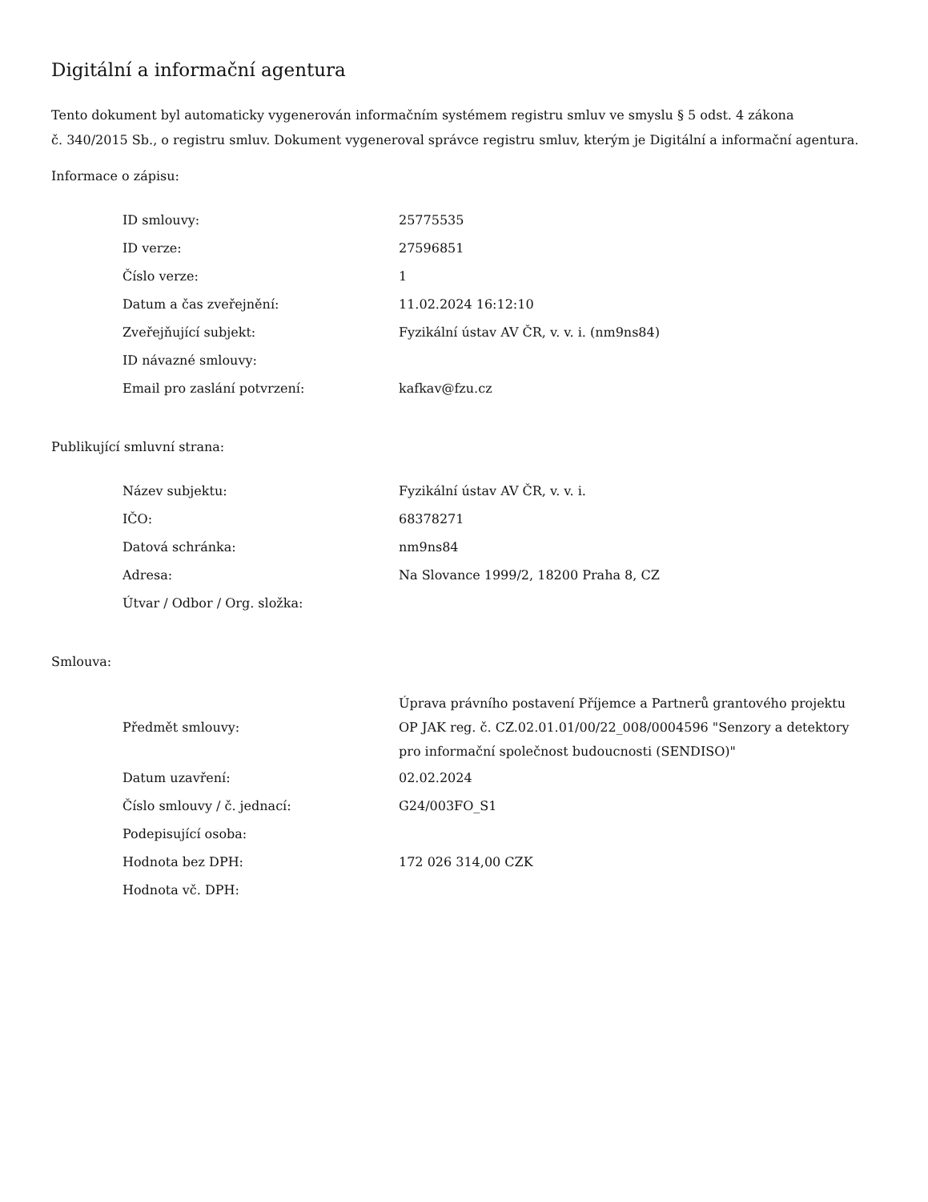Digitální a informační agentura
Tento dokument byl automaticky vygenerován informačním systémem registru smluv ve smyslu § 5 odst. 4 zákona
č. 340/2015 Sb., o registru smluv. Dokument vygeneroval správce registru smluv, kterým je Digitální a informační agentura.
Informace o zápisu:
| ID smlouvy: | 25775535 |
| ID verze: | 27596851 |
| Číslo verze: | 1 |
| Datum a čas zveřejnění: | 11.02.2024 16:12:10 |
| Zveřejňující subjekt: | Fyzikální ústav AV ČR, v. v. i. (nm9ns84) |
| ID návazné smlouvy: | |
| Email pro zaslání potvrzení: | kafkav@fzu.cz |
Publikující smluvní strana:
| Název subjektu: | Fyzikální ústav AV ČR, v. v. i. |
| IČO: | 68378271 |
| Datová schránka: | nm9ns84 |
| Adresa: | Na Slovance 1999/2, 18200 Praha 8, CZ |
| Útvar / Odbor / Org. složka: | |
Smlouva:
| Předmět smlouvy: | Úprava právního postavení Příjemce a Partnerů grantového projektu OP JAK reg. č. CZ.02.01.01/00/22_008/0004596 "Senzory a detektory pro informační společnost budoucnosti (SENDISO)" |
| Datum uzavření: | 02.02.2024 |
| Číslo smlouvy / č. jednací: | G24/003FO_S1 |
| Podepisující osoba: | |
| Hodnota bez DPH: | 172 026 314,00 CZK |
| Hodnota vč. DPH: | |